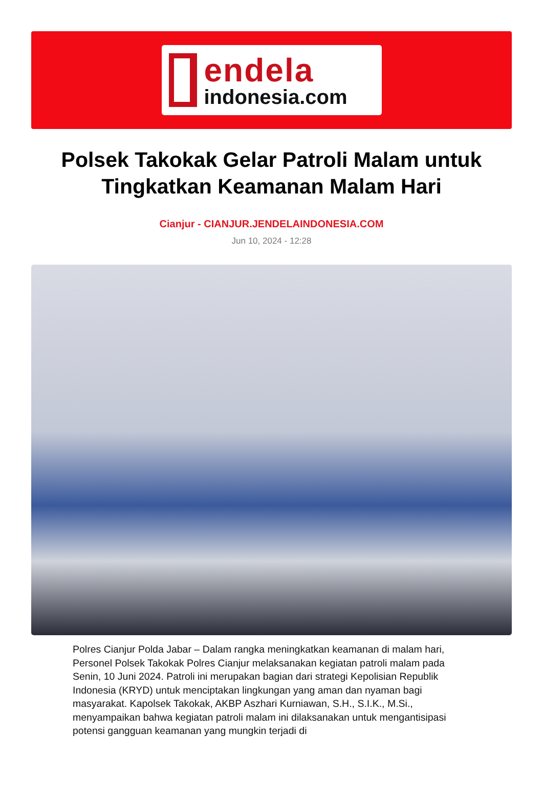endela
indonesia.com
Polsek Takokak Gelar Patroli Malam untuk Tingkatkan Keamanan Malam Hari
Cianjur - CIANJUR.JENDELAINDONESIA.COM
Jun 10, 2024 - 12:28
Polres Cianjur Polda Jabar – Dalam rangka meningkatkan keamanan di malam hari, Personel Polsek Takokak Polres Cianjur melaksanakan kegiatan patroli malam pada Senin, 10 Juni 2024. Patroli ini merupakan bagian dari strategi Kepolisian Republik Indonesia (KRYD) untuk menciptakan lingkungan yang aman dan nyaman bagi masyarakat. Kapolsek Takokak, AKBP Aszhari Kurniawan, S.H., S.I.K., M.Si., menyampaikan bahwa kegiatan patroli malam ini dilaksanakan untuk mengantisipasi potensi gangguan keamanan yang mungkin terjadi di